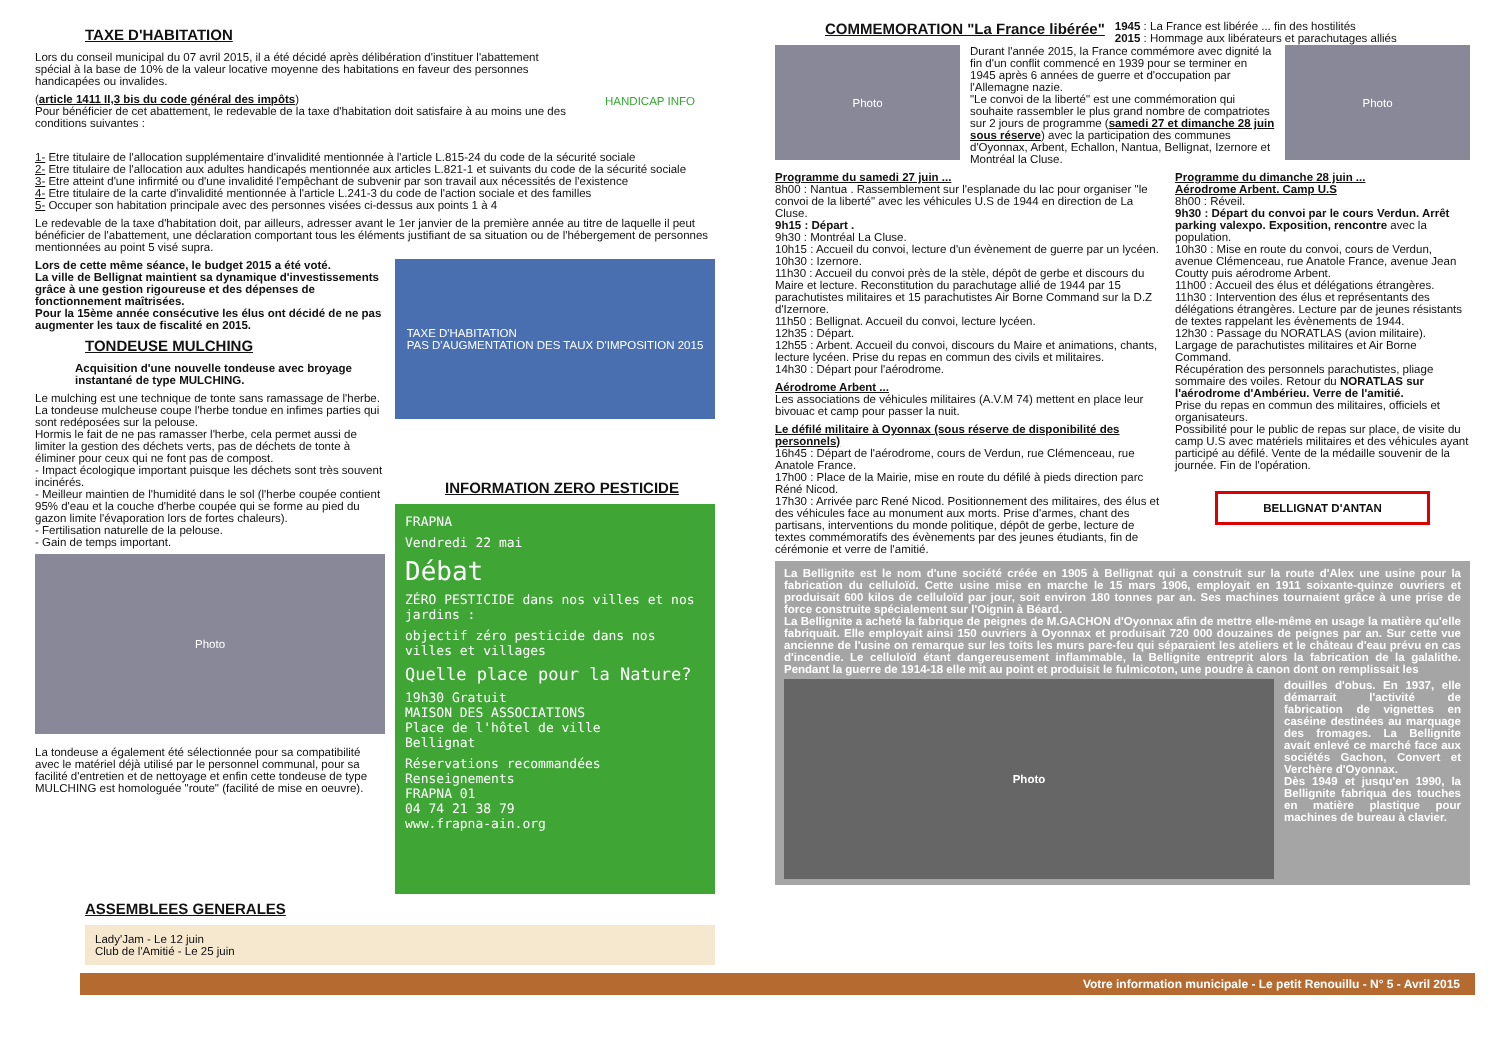TAXE D'HABITATION
Lors du conseil municipal du 07 avril 2015, il a été décidé après délibération d'instituer l'abattement spécial à la base de 10% de la valeur locative moyenne des habitations en faveur des personnes handicapées ou invalides.
(article 1411 II,3 bis du code général des impôts)
Pour bénéficier de cet abattement, le redevable de la taxe d'habitation doit satisfaire à au moins une des conditions suivantes :
HANDICAP INFO
1- Etre titulaire de l'allocation supplémentaire d'invalidité mentionnée à l'article L.815-24 du code de la sécurité sociale
2- Etre titulaire de l'allocation aux adultes handicapés mentionnée aux articles L.821-1 et suivants du code de la sécurité sociale
3- Etre atteint d'une infirmité ou d'une invalidité l'empêchant de subvenir par son travail aux nécessités de l'existence
4- Etre titulaire de la carte d'invalidité mentionnée à l'article L.241-3 du code de l'action sociale et des familles
5- Occuper son habitation principale avec des personnes visées ci-dessus aux points 1 à 4
Le redevable de la taxe d'habitation doit, par ailleurs, adresser avant le 1er janvier de la première année au titre de laquelle il peut bénéficier de l'abattement, une déclaration comportant tous les éléments justifiant de sa situation ou de l'hébergement de personnes mentionnées au point 5 visé supra.
Lors de cette même séance, le budget 2015 a été voté.
La ville de Bellignat maintient sa dynamique d'investissements grâce à une gestion rigoureuse et des dépenses de fonctionnement maîtrisées.
Pour la 15ème année consécutive les élus ont décidé de ne pas augmenter les taux de fiscalité en 2015.
TONDEUSE MULCHING
Acquisition d'une nouvelle tondeuse avec broyage instantané de type MULCHING.
Le mulching est une technique de tonte sans ramassage de l'herbe.
La tondeuse mulcheuse coupe l'herbe tondue en infimes parties qui sont redéposées sur la pelouse.
Hormis le fait de ne pas ramasser l'herbe, cela permet aussi de limiter la gestion des déchets verts, pas de déchets de tonte à éliminer pour ceux qui ne font pas de compost.
- Impact écologique important puisque les déchets sont très souvent incinérés.
- Meilleur maintien de l'humidité dans le sol (l'herbe coupée contient 95% d'eau et la couche d'herbe coupée qui se forme au pied du gazon limite l'évaporation lors de fortes chaleurs).
- Fertilisation naturelle de la pelouse.
- Gain de temps important.
Photo
La tondeuse a également été sélectionnée pour sa compatibilité avec le matériel déjà utilisé par le personnel communal, pour sa facilité d'entretien et de nettoyage et enfin cette tondeuse de type MULCHING est homologuée "route" (facilité de mise en oeuvre).
TAXE D'HABITATION
PAS D'AUGMENTATION DES TAUX D'IMPOSITION 2015
INFORMATION ZERO PESTICIDE
FRAPNA
Vendredi 22 mai
Débat
ZÉRO PESTICIDE dans nos villes et nos jardins :
objectif zéro pesticide dans nos villes et villages
Quelle place pour la Nature?
19h30 Gratuit
MAISON DES ASSOCIATIONS
Place de l'hôtel de ville
Bellignat
Réservations recommandées
Renseignements
FRAPNA 01
04 74 21 38 79
www.frapna-ain.org
ASSEMBLEES GENERALES
Lady'Jam - Le 12 juin
Club de l'Amitié - Le 25 juin
COMMEMORATION "La France libérée"
1945 : La France est libérée ... fin des hostilités
2015 : Hommage aux libérateurs et parachutages alliés
Photo
Durant l'année 2015, la France commémore avec dignité la fin d'un conflit commencé en 1939 pour se terminer en 1945 après 6 années de guerre et d'occupation par l'Allemagne nazie.
"Le convoi de la liberté" est une commémoration qui souhaite rassembler le plus grand nombre de compatriotes sur 2 jours de programme (samedi 27 et dimanche 28 juin sous réserve) avec la participation des communes d'Oyonnax, Arbent, Echallon, Nantua, Bellignat, Izernore et Montréal la Cluse.
Photo
Programme du samedi 27 juin ...
8h00 : Nantua . Rassemblement sur l'esplanade du lac pour organiser "le convoi de la liberté" avec les véhicules U.S de 1944 en direction de La Cluse.
9h15 : Départ .
9h30 : Montréal La Cluse.
10h15 : Accueil du convoi, lecture d'un évènement de guerre par un lycéen.
10h30 : Izernore.
11h30 : Accueil du convoi près de la stèle, dépôt de gerbe et discours du Maire et lecture. Reconstitution du parachutage allié de 1944 par 15 parachutistes militaires et 15 parachutistes Air Borne Command sur la D.Z d'Izernore.
11h50 : Bellignat. Accueil du convoi, lecture lycéen.
12h35 : Départ.
12h55 : Arbent. Accueil du convoi, discours du Maire et animations, chants, lecture lycéen. Prise du repas en commun des civils et militaires.
14h30 : Départ pour l'aérodrome.
Aérodrome Arbent ...
Les associations de véhicules militaires (A.V.M 74) mettent en place leur bivouac et camp pour passer la nuit.
Le défilé militaire à Oyonnax (sous réserve de disponibilité des personnels)
16h45 : Départ de l'aérodrome, cours de Verdun, rue Clémenceau, rue Anatole France.
17h00 : Place de la Mairie, mise en route du défilé à pieds direction parc Réné Nicod.
17h30 : Arrivée parc René Nicod. Positionnement des militaires, des élus et des véhicules face au monument aux morts. Prise d'armes, chant des partisans, interventions du monde politique, dépôt de gerbe, lecture de textes commémoratifs des évènements par des jeunes étudiants, fin de cérémonie et verre de l'amitié.
Programme du dimanche 28 juin ...
Aérodrome Arbent. Camp U.S
8h00 : Réveil.
9h30 : Départ du convoi par le cours Verdun. Arrêt parking valexpo. Exposition, rencontre avec la population.
10h30 : Mise en route du convoi, cours de Verdun, avenue Clémenceau, rue Anatole France, avenue Jean Coutty puis aérodrome Arbent.
11h00 : Accueil des élus et délégations étrangères.
11h30 : Intervention des élus et représentants des délégations étrangères. Lecture par de jeunes résistants de textes rappelant les évènements de 1944.
12h30 : Passage du NORATLAS (avion militaire). Largage de parachutistes militaires et Air Borne Command.
Récupération des personnels parachutistes, pliage sommaire des voiles. Retour du NORATLAS sur l'aérodrome d'Ambérieu. Verre de l'amitié.
Prise du repas en commun des militaires, officiels et organisateurs.
Possibilité pour le public de repas sur place, de visite du camp U.S avec matériels militaires et des véhicules ayant participé au défilé. Vente de la médaille souvenir de la journée. Fin de l'opération.
BELLIGNAT D'ANTAN
La Bellignite est le nom d'une société créée en 1905 à Bellignat qui a construit sur la route d'Alex une usine pour la fabrication du celluloïd. Cette usine mise en marche le 15 mars 1906, employait en 1911 soixante-quinze ouvriers et produisait 600 kilos de celluloïd par jour, soit environ 180 tonnes par an. Ses machines tournaient grâce à une prise de force construite spécialement sur l'Oignin à Béard.
La Bellignite a acheté la fabrique de peignes de M.GACHON d'Oyonnax afin de mettre elle-même en usage la matière qu'elle fabriquait. Elle employait ainsi 150 ouvriers à Oyonnax et produisait 720 000 douzaines de peignes par an. Sur cette vue ancienne de l'usine on remarque sur les toits les murs pare-feu qui séparaient les ateliers et le château d'eau prévu en cas d'incendie. Le celluloïd étant dangereusement inflammable, la Bellignite entreprit alors la fabrication de la galalithe. Pendant la guerre de 1914-18 elle mit au point et produisit le fulmicoton, une poudre à canon dont on remplissait les
Photo
douilles d'obus. En 1937, elle démarrait l'activité de fabrication de vignettes en caséine destinées au marquage des fromages. La Bellignite avait enlevé ce marché face aux sociétés Gachon, Convert et Verchère d'Oyonnax.
Dès 1949 et jusqu'en 1990, la Bellignite fabriqua des touches en matière plastique pour machines de bureau à clavier.
Votre information municipale - Le petit Renouillu - N° 5 - Avril 2015